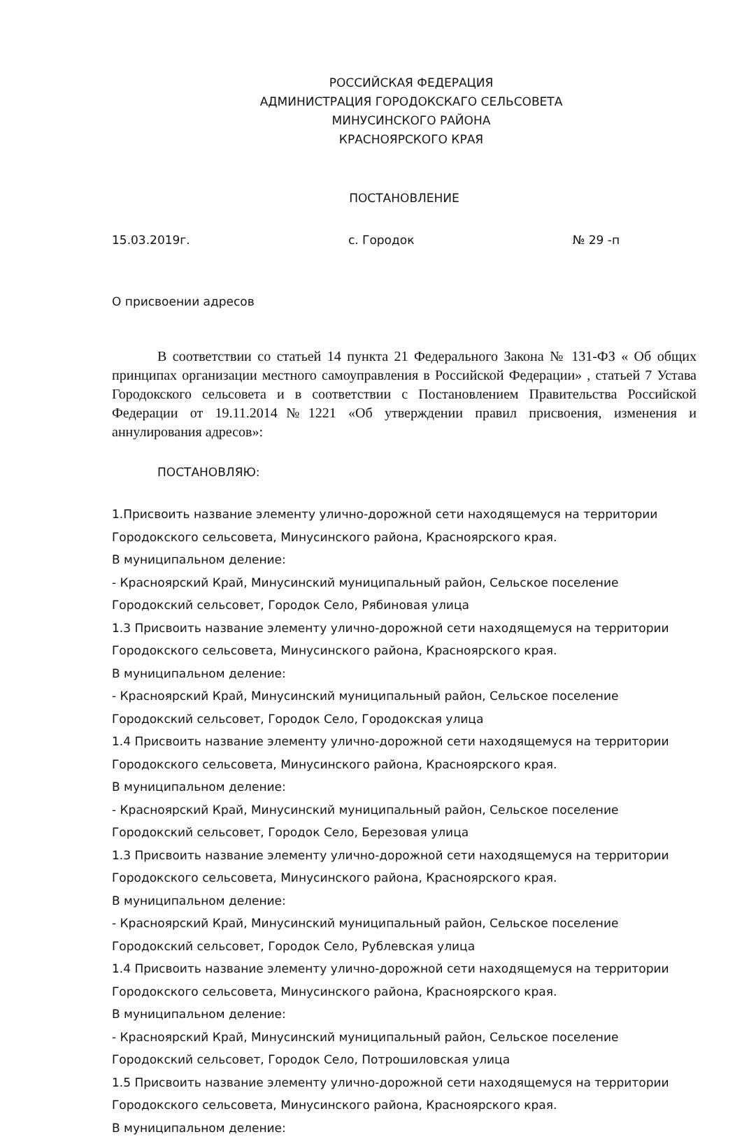РОССИЙСКАЯ ФЕДЕРАЦИЯ
АДМИНИСТРАЦИЯ ГОРОДОКСКАГО СЕЛЬСОВЕТА
МИНУСИНСКОГО РАЙОНА
КРАСНОЯРСКОГО КРАЯ
ПОСТАНОВЛЕНИЕ
15.03.2019г. с. Городок № 29 -п
О присвоении адресов
В соответствии со статьей 14 пункта 21 Федерального Закона № 131-ФЗ « Об общих принципах организации местного самоуправления в Российской Федерации» , статьей 7 Устава Городокского сельсовета и в соответствии с Постановлением Правительства Российской Федерации от 19.11.2014№1221 «Об утверждении правил присвоения, изменения и аннулирования адресов»:
ПОСТАНОВЛЯЮ:
1.Присвоить название элементу улично-дорожной сети находящемуся на территории Городокского сельсовета, Минусинского района, Красноярского края.
В муниципальном деление:
- Красноярский Край, Минусинский муниципальный район, Сельское поселение Городокский сельсовет, Городок Село, Рябиновая улица
1.3 Присвоить название элементу улично-дорожной сети находящемуся на территории Городокского сельсовета, Минусинского района, Красноярского края.
В муниципальном деление:
- Красноярский Край, Минусинский муниципальный район, Сельское поселение Городокский сельсовет, Городок Село, Городокская улица
1.4 Присвоить название элементу улично-дорожной сети находящемуся на территории Городокского сельсовета, Минусинского района, Красноярского края.
В муниципальном деление:
- Красноярский Край, Минусинский муниципальный район, Сельское поселение Городокский сельсовет, Городок Село, Березовая улица
1.3 Присвоить название элементу улично-дорожной сети находящемуся на территории Городокского сельсовета, Минусинского района, Красноярского края.
В муниципальном деление:
- Красноярский Край, Минусинский муниципальный район, Сельское поселение Городокский сельсовет, Городок Село, Рублевская улица
1.4 Присвоить название элементу улично-дорожной сети находящемуся на территории Городокского сельсовета, Минусинского района, Красноярского края.
В муниципальном деление:
- Красноярский Край, Минусинский муниципальный район, Сельское поселение Городокский сельсовет, Городок Село, Потрошиловская улица
1.5 Присвоить название элементу улично-дорожной сети находящемуся на территории Городокского сельсовета, Минусинского района, Красноярского края.
В муниципальном деление: